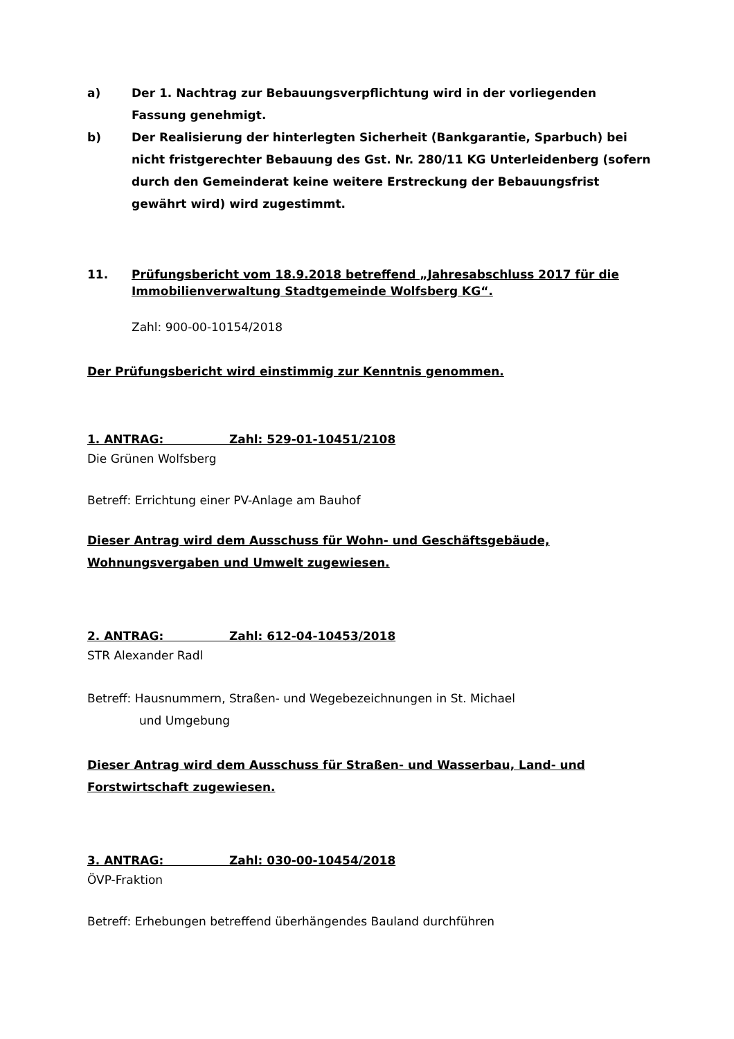a) Der 1. Nachtrag zur Bebauungsverpflichtung wird in der vorliegenden Fassung genehmigt.
b) Der Realisierung der hinterlegten Sicherheit (Bankgarantie, Sparbuch) bei nicht fristgerechter Bebauung des Gst. Nr. 280/11 KG Unterleidenberg (sofern durch den Gemeinderat keine weitere Erstreckung der Bebauungsfrist gewährt wird) wird zugestimmt.
11. Prüfungsbericht vom 18.9.2018 betreffend „Jahresabschluss 2017 für die Immobilienverwaltung Stadtgemeinde Wolfsberg KG“.
Zahl: 900-00-10154/2018
Der Prüfungsbericht wird einstimmig zur Kenntnis genommen.
1. ANTRAG: Zahl: 529-01-10451/2108
Die Grünen Wolfsberg
Betreff: Errichtung einer PV-Anlage am Bauhof
Dieser Antrag wird dem Ausschuss für Wohn- und Geschäftsgebäude, Wohnungsvergaben und Umwelt zugewiesen.
2. ANTRAG: Zahl: 612-04-10453/2018
STR Alexander Radl
Betreff: Hausnummern, Straßen- und Wegebezeichnungen in St. Michael
und Umgebung
Dieser Antrag wird dem Ausschuss für Straßen- und Wasserbau, Land- und Forstwirtschaft zugewiesen.
3. ANTRAG: Zahl: 030-00-10454/2018
ÖVP-Fraktion
Betreff: Erhebungen betreffend überhängendes Bauland durchführen